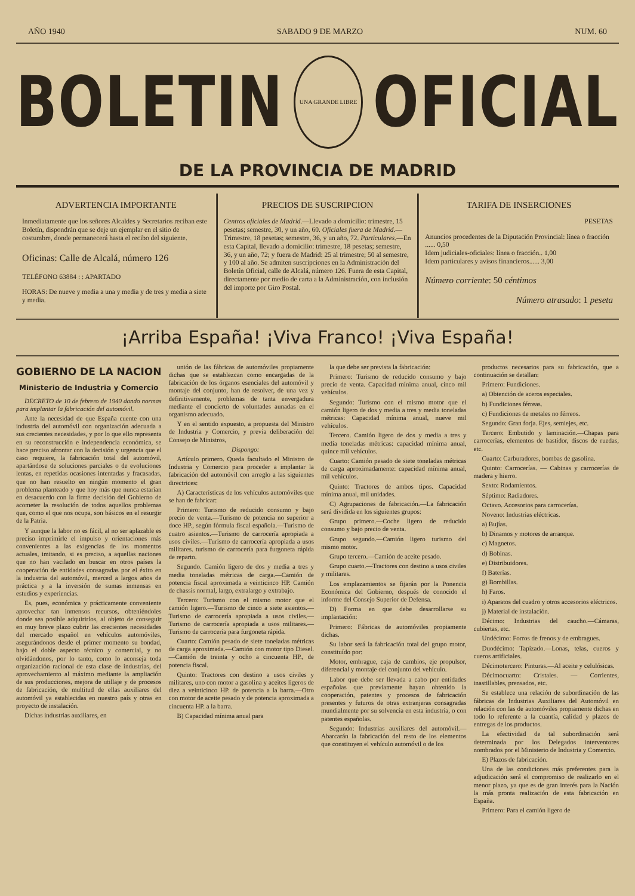AÑO 1940 SABADO 9 DE MARZO NUM. 60
BOLETIN
UNA GRANDE LIBRE
OFICIAL
DE LA PROVINCIA DE MADRID
ADVERTENCIA IMPORTANTE
Inmediatamente que los señores Alcaldes y Secretarios reciban este Boletín, dispondrán que se deje un ejemplar en el sitio de costumbre, donde permanecerá hasta el recibo del siguiente.
Oficinas: Calle de Alcalá, número 126
TELÉFONO 63884 : : APARTADO
HORAS: De nueve y media a una y media y de tres y media a siete y media.
PRECIOS DE SUSCRIPCION
Centros oficiales de Madrid.—Llevado a domicilio: trimestre, 15 pesetas; semestre, 30, y un año, 60. Oficiales fuera de Madrid.—Trimestre, 18 pesetas; semestre, 36, y un año, 72. Particulares.—En esta Capital, llevado a domicilio: trimestre, 18 pesetas; semestre, 36, y un año, 72; y fuera de Madrid: 25 al trimestre; 50 al semestre, y 100 al año. Se admiten suscripciones en la Administración del Boletín Oficial, calle de Alcalá, número 126. Fuera de esta Capital, directamente por medio de carta a la Administración, con inclusión del importe por Giro Postal.
TARIFA DE INSERCIONES
PESETAS
Anuncios procedentes de la Diputación Provincial: línea o fracción ...... 0,50
Idem judiciales-oficiales: línea o fracción.. 1,00
Idem particulares y avisos financieros...... 3,00
Número corriente: 50 céntimos
Número atrasado: 1 peseta
¡Arriba España! ¡Viva Franco! ¡Viva España!
GOBIERNO DE LA NACION
Ministerio de Industria y Comercio
DECRETO de 10 de febrero de 1940 dando normas para implantar la fabricación del automóvil.
Ante la necesidad de que España cuente con una industria del automóvil con organización adecuada a sus crecientes necesidades, y por lo que ello representa en su reconstrucción e independencia económica, se hace preciso afrontar con la decisión y urgencia que el caso requiere, la fabricación total del automóvil, apartándose de soluciones parciales o de evoluciones lentas, en repetidas ocasiones intentadas y fracasadas, que no han resuelto en ningún momento el gran problema planteado y que hoy más que nunca estarían en desacuerdo con la firme decisión del Gobierno de acometer la resolución de todos aquellos problemas que, como el que nos ocupa, son básicos en el resurgir de la Patria.
Y aunque la labor no es fácil, al no ser aplazable es preciso imprimirle el impulso y orientaciones más convenientes a las exigencias de los momentos actuales, imitando, si es preciso, a aquellas naciones que no han vacilado en buscar en otros países la cooperación de entidades consagradas por el éxito en la industria del automóvil, merced a largos años de práctica y a la inversión de sumas inmensas en estudios y experiencias.
Es, pues, económica y prácticamente conveniente aprovechar tan inmensos recursos, obteniéndoles donde sea posible adquirirlos, al objeto de conseguir en muy breve plazo cubrir las crecientes necesidades del mercado español en vehículos automóviles, asegurándonos desde el primer momento su bondad, bajo el doble aspecto técnico y comercial, y no olvidándonos, por lo tanto, como lo aconseja toda organización racional de esta clase de industrias, del aprovechamiento al máximo mediante la ampliación de sus producciones, mejora de utillaje y de procesos de fabricación, de multitud de ellas auxiliares del automóvil ya establecidas en nuestro país y otras en proyecto de instalación.
Dichas industrias auxiliares, en
unión de las fábricas de automóviles propiamente dichas que se establezcan como encargadas de la fabricación de los órganos esenciales del automóvil y montaje del conjunto, han de resolver, de una vez y definitivamente, problemas de tanta envergadura mediante el concierto de voluntades aunadas en el organismo adecuado.
Y en el sentido expuesto, a propuesta del Ministro de Industria y Comercio, y previa deliberación del Consejo de Ministros,
Dispongo:
Artículo primero. Queda facultado el Ministro de Industria y Comercio para proceder a implantar la fabricación del automóvil con arreglo a las siguientes directrices:
A) Características de los vehículos automóviles que se han de fabricar:
Primero: Turismo de reducido consumo y bajo precio de venta.—Turismo de potencia no superior a doce HP., según fórmula fiscal española.—Turismo de cuatro asientos.—Turismo de carrocería apropiada a usos civiles.—Turismo de carrocería apropiada a usos militares. turismo de carrocería para furgoneta rápida de reparto.
Segundo. Camión ligero de dos y media a tres y media toneladas métricas de carga.—Camión de potencia fiscal aproximada a veinticinco HP. Camión de chassis normal, largo, extralargo y extrabajo.
Tercero: Turismo con el mismo motor que el camión ligero.—Turismo de cinco a siete asientos.—Turismo de carrocería apropiada a usos civiles.—Turismo de carrocería apropiada a usos militares.—Turismo de carrocería para furgoneta rápida.
Cuarto: Camión pesado de siete toneladas métricas de carga aproximada.—Camión con motor tipo Diesel.—Camión de treinta y ocho a cincuenta HP., de potencia fiscal.
Quinto: Tractores con destino a usos civiles y militares, uno con motor a gasolina y aceites ligeros de diez a veinticinco HP. de potencia a la barra.—Otro con motor de aceite pesado y de potencia aproximada a cincuenta HP. a la barra.
B) Capacidad mínima anual para
la que debe ser prevista la fabricación:
Primero: Turismo de reducido consumo y bajo precio de venta. Capacidad mínima anual, cinco mil vehículos.
Segundo: Turismo con el mismo motor que el camión ligero de dos y media a tres y media toneladas métricas: Capacidad mínima anual, nueve mil vehículos.
Tercero. Camión ligero de dos y media a tres y media toneladas métricas: capacidad mínima anual, quince mil vehículos.
Cuarto: Camión pesado de siete toneladas métricas de carga aproximadamente: capacidad mínima anual, mil vehículos.
Quinto: Tractores de ambos tipos. Capacidad mínima anual, mil unidades.
C) Agrupaciones de fabricación.—La fabricación será dividida en los siguientes grupos:
Grupo primero.—Coche ligero de reducido consumo y bajo precio de venta.
Grupo segundo.—Camión ligero turismo del mismo motor.
Grupo tercero.—Camión de aceite pesado.
Grupo cuarto.—Tractores con destino a usos civiles y militares.
Los emplazamientos se fijarán por la Ponencia Económica del Gobierno, después de conocido el informe del Consejo Superior de Defensa.
D) Forma en que debe desarrollarse su implantación:
Primero: Fábricas de automóviles propiamente dichas.
Su labor será la fabricación total del grupo motor, constituído por:
Motor, embrague, caja de cambios, eje propulsor, diferencial y montaje del conjunto del vehículo.
Labor que debe ser llevada a cabo por entidades españolas que previamente hayan obtenido la cooperación, patentes y procesos de fabricación presentes y futuros de otras extranjeras consagradas mundialmente por su solvencia en esta industria, o con patentes españolas.
Segundo: Industrias auxiliares del automóvil.—Abarcarán la fabricación del resto de los elementos que constituyen el vehículo automóvil o de los
productos necesarios para su fabricación, que a continuación se detallan:
Primero: Fundiciones.
a) Obtención de aceros especiales.
b) Fundiciones férreas.
c) Fundiciones de metales no férreos.
Segundo: Gran forja. Ejes, semiejes, etc.
Tercero: Embutido y laminación.—Chapas para carrocerías, elementos de bastidor, discos de ruedas, etc.
Cuarto: Carburadores, bombas de gasolina.
Quinto: Carrocerías. — Cabinas y carrocerías de madera y hierro.
Sexto: Rodamientos.
Séptimo: Radiadores.
Octavo. Accesorios para carrocerías.
Noveno: Industrias eléctricas.
a) Bujías.
b) Dinamos y motores de arranque.
c) Magnetos.
d) Bobinas.
e) Distribuidores.
f) Baterías.
g) Bombillas.
h) Faros.
i) Aparatos del cuadro y otros accesorios eléctricos.
j) Material de instalación.
Décimo: Industrias del caucho.—Cámaras, cubiertas, etc.
Undécimo: Forros de frenos y de embragues.
Duodécimo: Tapizado.—Lonas, telas, cueros y cueros artificiales.
Décimotercero: Pinturas.—Al aceite y celulósicas.
Décimocuarto: Cristales. — Corrientes, inastillables, prensados, etc.
Se establece una relación de subordinación de las fábricas de Industrias Auxiliares del Automóvil en relación con las de automóviles propiamente dichas en todo lo referente a la cuantía, calidad y plazos de entregas de los productos.
La efectividad de tal subordinación será determinada por los Delegados interventores nombrados por el Ministerio de Industria y Comercio.
E) Plazos de fabricación.
Una de las condiciones más preferentes para la adjudicación será el compromiso de realizarlo en el menor plazo, ya que es de gran interés para la Nación la más pronta realización de esta fabricación en España.
Primero: Para el camión ligero de